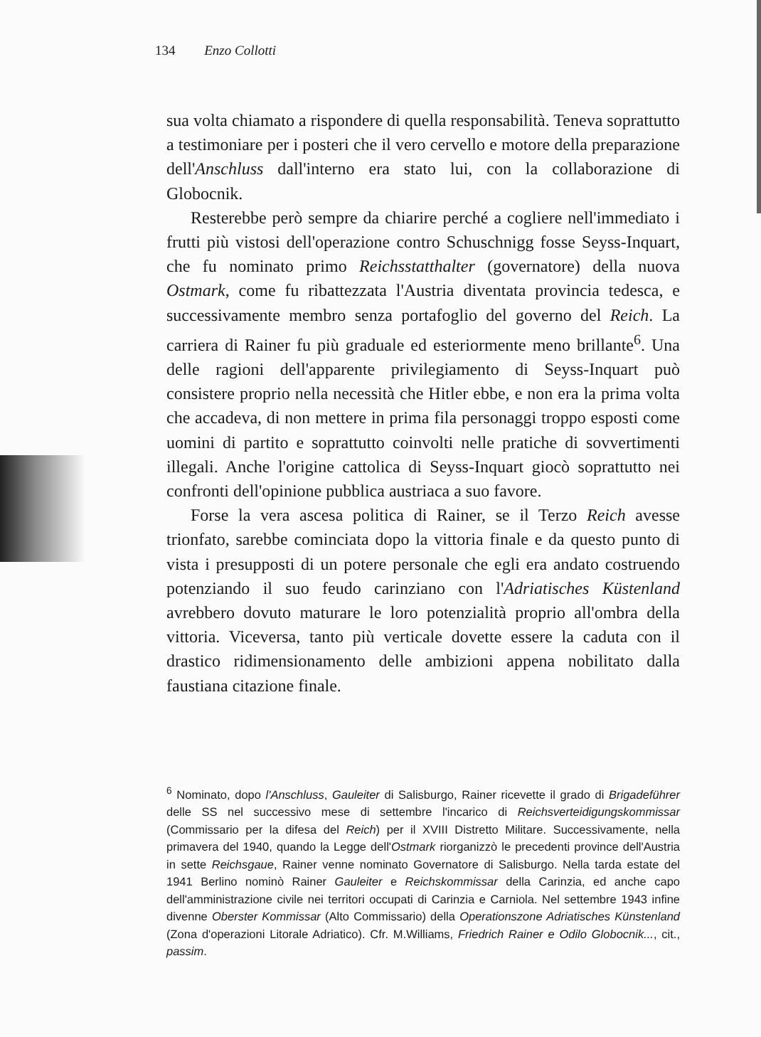134 Enzo Collotti
sua volta chiamato a rispondere di quella responsabilità. Teneva soprattutto a testimoniare per i posteri che il vero cervello e motore della preparazione dell'Anschluss dall'interno era stato lui, con la collaborazione di Globocnik.
Resterebbe però sempre da chiarire perché a cogliere nell'immediato i frutti più vistosi dell'operazione contro Schuschnigg fosse Seyss-Inquart, che fu nominato primo Reichsstatthalter (governatore) della nuova Ostmark, come fu ribattezzata l'Austria diventata provincia tedesca, e successivamente membro senza portafoglio del governo del Reich. La carriera di Rainer fu più graduale ed esteriormente meno brillante<sup>6</sup>. Una delle ragioni dell'apparente privilegiamento di Seyss-Inquart può consistere proprio nella necessità che Hitler ebbe, e non era la prima volta che accadeva, di non mettere in prima fila personaggi troppo esposti come uomini di partito e soprattutto coinvolti nelle pratiche di sovvertimenti illegali. Anche l'origine cattolica di Seyss-Inquart giocò soprattutto nei confronti dell'opinione pubblica austriaca a suo favore.
Forse la vera ascesa politica di Rainer, se il Terzo Reich avesse trionfato, sarebbe cominciata dopo la vittoria finale e da questo punto di vista i presupposti di un potere personale che egli era andato costruendo potenziando il suo feudo carinziano con l'Adriatisches Küstenland avrebbero dovuto maturare le loro potenzialità proprio all'ombra della vittoria. Viceversa, tanto più verticale dovette essere la caduta con il drastico ridimensionamento delle ambizioni appena nobilitato dalla faustiana citazione finale.
<sup>6</sup> Nominato, dopo l'Anschluss, Gauleiter di Salisburgo, Rainer ricevette il grado di Brigadeführer delle SS nel successivo mese di settembre l'incarico di Reichsverteidigungskommissar (Commissario per la difesa del Reich) per il XVIII Distretto Militare. Successivamente, nella primavera del 1940, quando la Legge dell'Ostmark riorganizzò le precedenti province dell'Austria in sette Reichsgaue, Rainer venne nominato Governatore di Salisburgo. Nella tarda estate del 1941 Berlino nominò Rainer Gauleiter e Reichskommissar della Carinzia, ed anche capo dell'amministrazione civile nei territori occupati di Carinzia e Carniola. Nel settembre 1943 infine divenne Oberster Kommissar (Alto Commissario) della Operationszone Adriatisches Künstenland (Zona d'operazioni Litorale Adriatico). Cfr. M.Williams, Friedrich Rainer e Odilo Globocnik..., cit., passim.